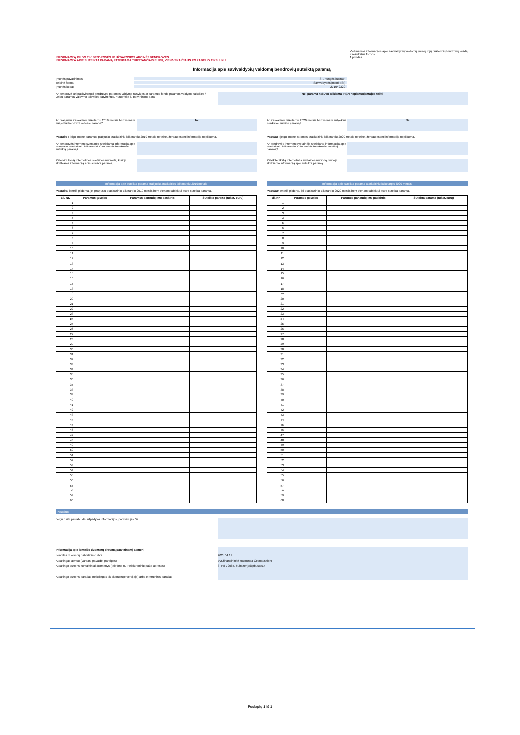INFORMACIJĄ PILDO TIK BENDROVĖS IR UŽDAROSIOS AKCINĖS BENDROVĖS
INFORMACIJA APIE SUTEIKTĄ PARAMĄ PATEIKIAMA TŪKSTANČIAIS EURŲ, VIENO SKAIČIAUS PO KABELIO TIKSLUMU
Viešinamos informacijos apie savivaldybių valdomų įmonių ir jų dukterinių bendrovių veiklą ir rezultatus formos
1 priedas
Informacija apie savivaldybių valdomų bendrovių suteiktą paramą
Įmonės pavadinimas SĮ „Plungės būstas"
Teisinė forma Savivaldybės įmonė (SĮ)
Įmonės kodas 271042320
Ar bendrovė turi pasitvirtinusi bendrovės paramos valdymo taisykles ar paramos fondo paramos valdymo taisykles?
Jeigu paramos valdymo taisyklės patvirtintos, nurodykite jų patvirtinimo datą
Ne, parama nebuvo teikiama ir (ar) neplanuojama jos teikti
Ar praėjusiu ataskaitiniu laikotarpiu 2019 metais bent vienam subjektui bendrovė suteikė paramą?
Ne
Pastaba : jeigu įmonė paramos praėjusiu ataskaitiniu laikotarpiu 2019 metais neteikė, žemiau esanti informacija nepildoma.
Ar bendrovės interneto svetainėje skelbiama informacija apie praėjusiu ataskaitiniu laikotarpiu 2019 metais bendrovės suteiktą paramą?
Pateikite tikslią internetinės svetainės nuorodą, kurioje skelbiama informaciją apie suteiktą paramą
Informacija apie suteiktą paramą praėjusiu ataskaitiniu laikotarpiu 2019 metais
Pastaba: lentelė pildoma, jei praėjusiu ataskaitiniu laikotarpiu 2019 metais bent vienam subjektui buvo suteikta parama.
| Eil. Nr. | Paramos gavėjas | Paramos panaudojimo paskirtis | Suteikta parama (tūkst. eurų) |
| --- | --- | --- | --- |
| 1 | | | |
| 2 | | | |
| 3 | | | |
| 4 | | | |
| 5 | | | |
| 6 | | | |
| 7 | | | |
| 8 | | | |
| 9 | | | |
| 10 | | | |
| 11 | | | |
| 12 | | | |
| 13 | | | |
| 14 | | | |
| 15 | | | |
| 16 | | | |
| 17 | | | |
| 18 | | | |
| 19 | | | |
| 20 | | | |
| 21 | | | |
| 22 | | | |
| 23 | | | |
| 24 | | | |
| 25 | | | |
| 26 | | | |
| 27 | | | |
| 28 | | | |
| 29 | | | |
| 30 | | | |
| 31 | | | |
| 32 | | | |
| 33 | | | |
| 34 | | | |
| 35 | | | |
| 36 | | | |
| 37 | | | |
| 38 | | | |
| 39 | | | |
| 40 | | | |
| 41 | | | |
| 42 | | | |
| 43 | | | |
| 44 | | | |
| 45 | | | |
| 46 | | | |
| 47 | | | |
| 48 | | | |
| 49 | | | |
| 50 | | | |
| 51 | | | |
| 52 | | | |
| 53 | | | |
| 54 | | | |
| 55 | | | |
| 56 | | | |
| 57 | | | |
| 58 | | | |
| 59 | | | |
| 60 | | | |
Ar ataskaitiniu laikotarpiu 2020 metais bent vienam subjektui bendrovė suteikė paramą?
Ne
Pastaba : jeigu įmonė paramos ataskaitiniu laikotarpiu 2020 metais neteikė, žemiau esanti informacija nepildoma.
Ar bendrovės interneto svetainėje skelbiama informacija apie ataskaitiniu laikotarpiu 2020 metais bendrovės suteiktą paramą?
Pateikite tikslią internetinės svetainės nuorodą, kurioje skelbiama informaciją apie suteiktą paramą
Informacija apie suteiktą paramą ataskaitiniu laikotarpiu 2020 metais
Pastaba: lentelė pildoma, jei ataskaitiniu laikotarpiu 2020 metais bent vienam subjektui buvo suteikta parama.
| Eil. Nr. | Paramos gavėjas | Paramos panaudojimo paskirtis | Suteikta parama (tūkst. eurų) |
| --- | --- | --- | --- |
| 1 | | | |
| 2 | | | |
| 3 | | | |
| 4 | | | |
| 5 | | | |
| 6 | | | |
| 7 | | | |
| 8 | | | |
| 9 | | | |
| 10 | | | |
| 11 | | | |
| 12 | | | |
| 13 | | | |
| 14 | | | |
| 15 | | | |
| 16 | | | |
| 17 | | | |
| 18 | | | |
| 19 | | | |
| 20 | | | |
| 21 | | | |
| 22 | | | |
| 23 | | | |
| 24 | | | |
| 25 | | | |
| 26 | | | |
| 27 | | | |
| 28 | | | |
| 29 | | | |
| 30 | | | |
| 31 | | | |
| 32 | | | |
| 33 | | | |
| 34 | | | |
| 35 | | | |
| 36 | | | |
| 37 | | | |
| 38 | | | |
| 39 | | | |
| 40 | | | |
| 41 | | | |
| 42 | | | |
| 43 | | | |
| 44 | | | |
| 45 | | | |
| 46 | | | |
| 47 | | | |
| 48 | | | |
| 49 | | | |
| 50 | | | |
| 51 | | | |
| 52 | | | |
| 53 | | | |
| 54 | | | |
| 55 | | | |
| 56 | | | |
| 57 | | | |
| 58 | | | |
| 59 | | | |
| 60 | | | |
Pastabos
Jeigu turite pastabų dėl užpildytos informacijos, pateikite jas čia:
Informacija apie lentelės duomenų tikrumą patvirtinantį asmenį
Lentelės duomenų patvirtinimo data
Atsakingas asmuo (vardas, pavardė, pareigos)
Atsakingo asmens kontaktiniai duomenys (telefono nr. ir elektroninio pašto adresas)
Atsakingo asmens parašas (reikalingas tik skenuotoje versijoje) arba elektroninis parašas
2021.04.19
Vyr. finansininkė Raimonda Česnauskienė
8-448-72087, buhalterija@pbustas.lt
Puslapių 1 iš 1